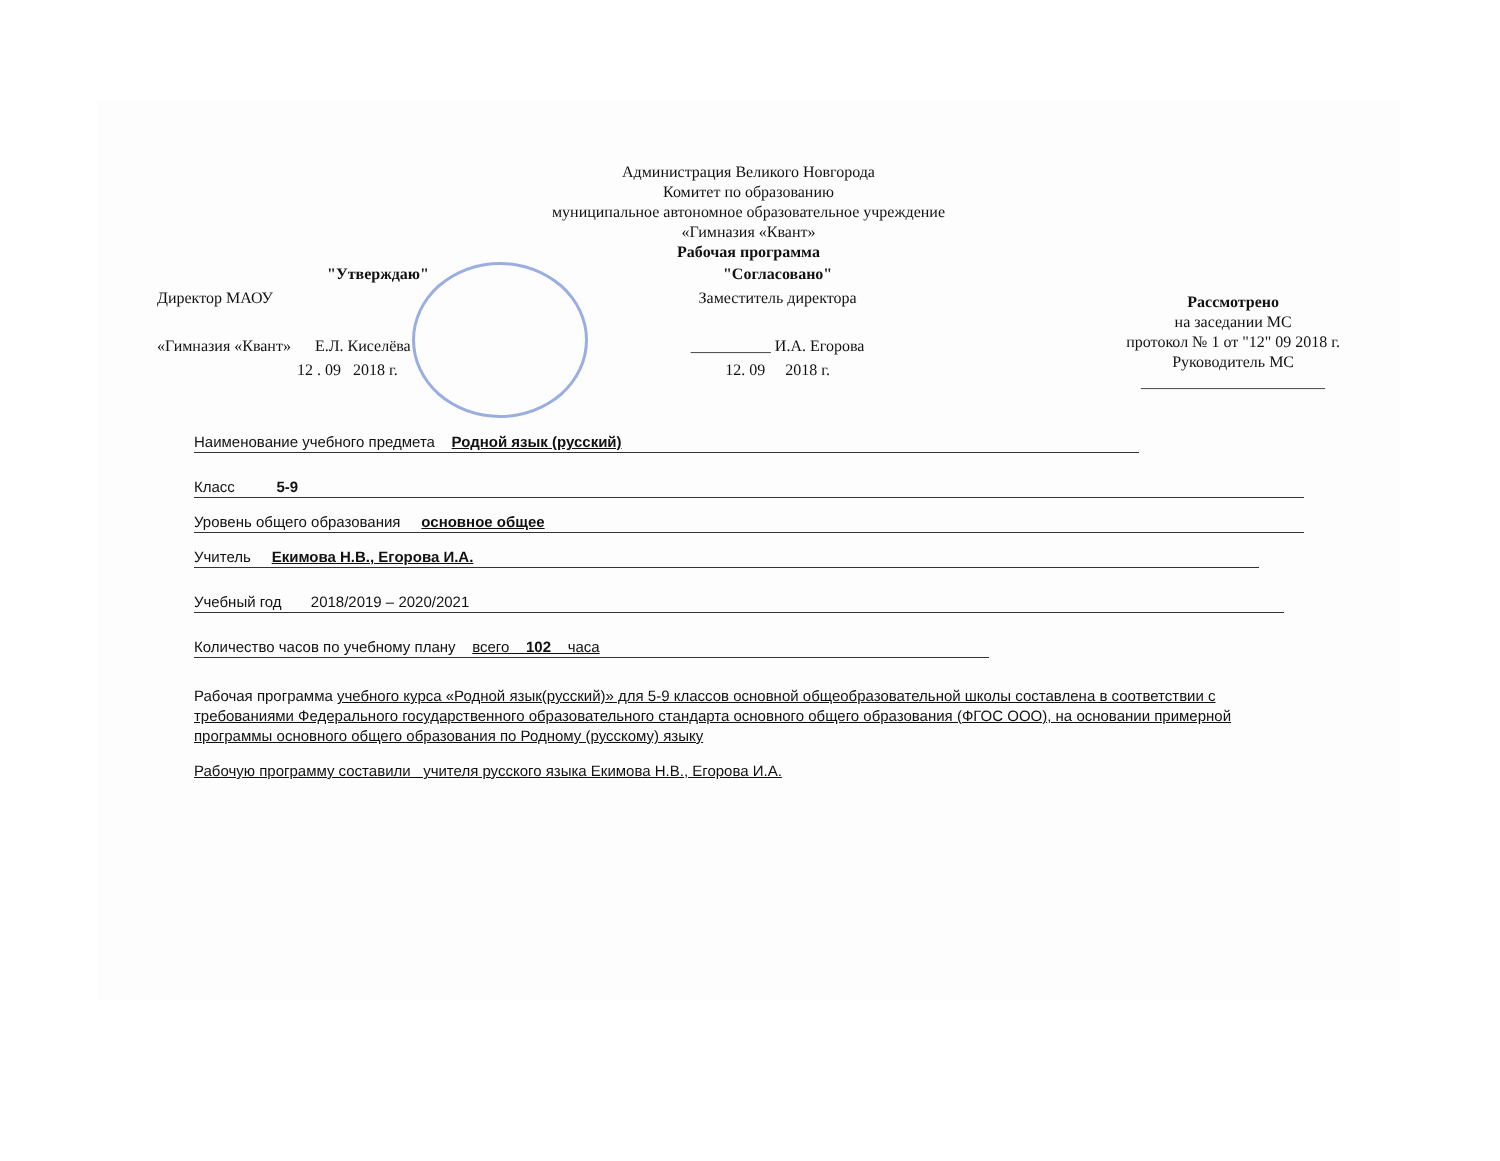Администрация Великого Новгорода
Комитет по образованию
муниципальное автономное образовательное учреждение
«Гимназия «Квант»
Рабочая программа
"Утверждаю"
Директор МАОУ
«Гимназия «Квант» Е.Л. Киселёва
12 . 09 2018 г.
"Согласовано"
Заместитель директора
__________ И.А. Егорова
12. 09 2018 г.
Рассмотрено
на заседании МС
протокол № 1 от "12" 09 2018 г.
Руководитель МС
_______________________
Наименование учебного предмета Родной язык (русский)
Класс 5-9
Уровень общего образования основное общее
Учитель Екимова Н.В., Егорова И.А.
Учебный год 2018/2019 – 2020/2021
Количество часов по учебному плану всего 102 часа
Рабочая программа учебного курса «Родной язык(русский)» для 5-9 классов основной общеобразовательной школы составлена в соответствии с требованиями Федерального государственного образовательного стандарта основного общего образования (ФГОС ООО), на основании примерной программы основного общего образования по Родному (русскому) языку
Рабочую программу составили учителя русского языка Екимова Н.В., Егорова И.А.